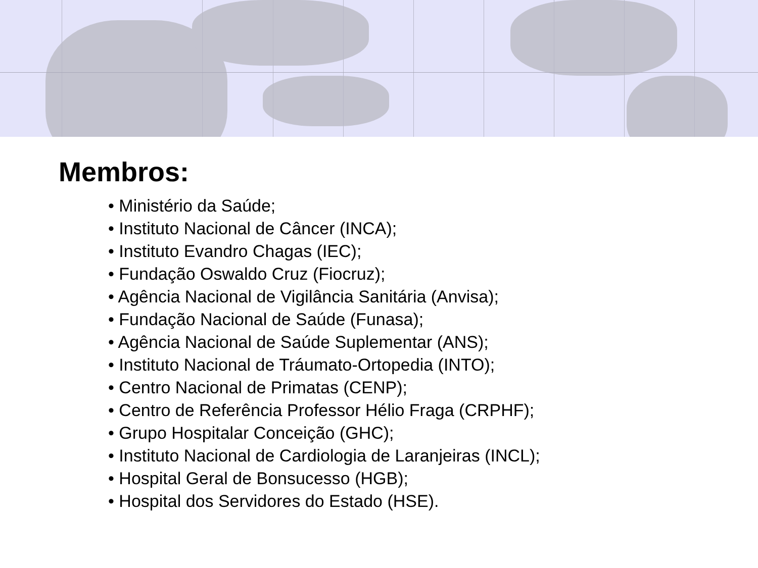Membros:
• Ministério da Saúde;
• Instituto Nacional de Câncer (INCA);
• Instituto Evandro Chagas (IEC);
• Fundação Oswaldo Cruz (Fiocruz);
• Agência Nacional de Vigilância Sanitária (Anvisa);
• Fundação Nacional de Saúde (Funasa);
• Agência Nacional de Saúde Suplementar (ANS);
• Instituto Nacional de Tráumato-Ortopedia (INTO);
• Centro Nacional de Primatas (CENP);
• Centro de Referência Professor Hélio Fraga (CRPHF);
• Grupo Hospitalar Conceição (GHC);
• Instituto Nacional de Cardiologia de Laranjeiras (INCL);
• Hospital Geral de Bonsucesso (HGB);
• Hospital dos Servidores do Estado (HSE).